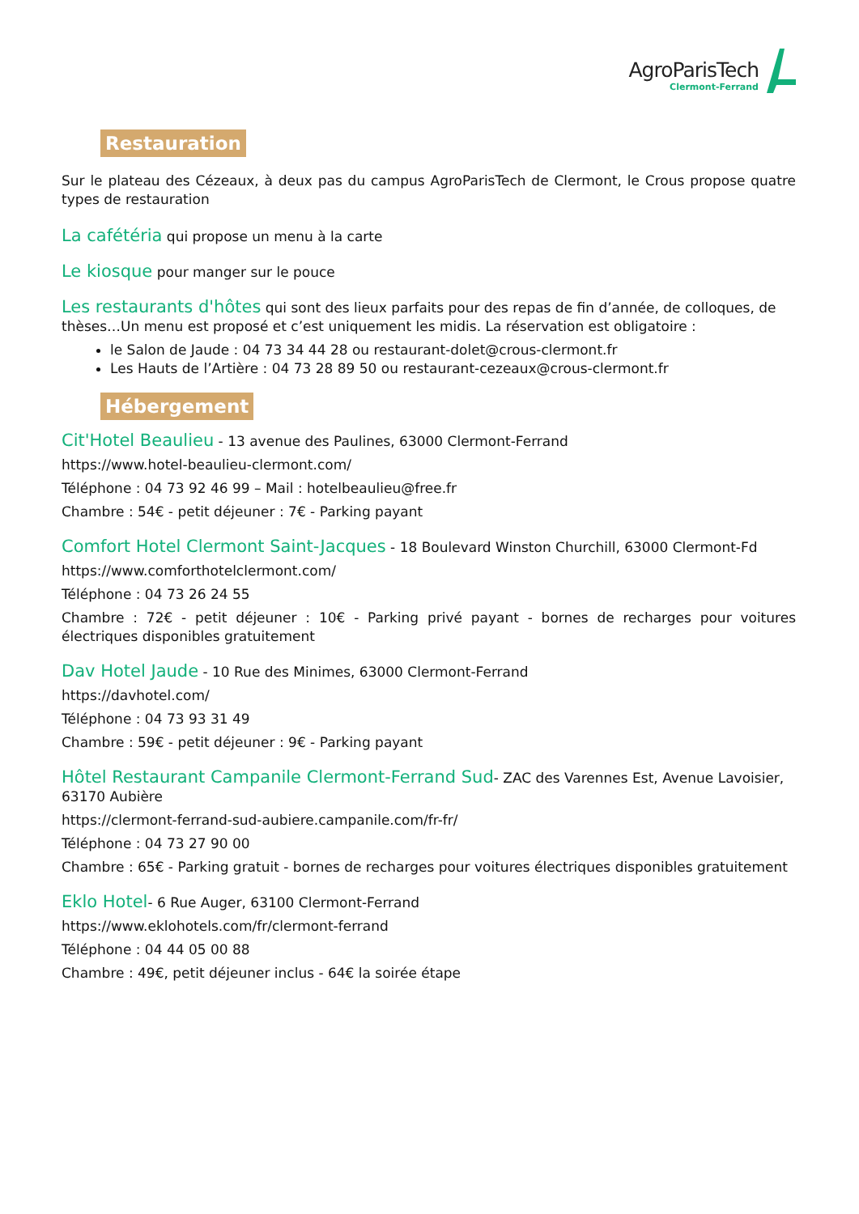AgroParisTech
Clermont-Ferrand
Restauration
Sur le plateau des Cézeaux, à deux pas du campus AgroParisTech de Clermont, le Crous propose quatre types de restauration
La cafétéria qui propose un menu à la carte
Le kiosque pour manger sur le pouce
Les restaurants d'hôtes qui sont des lieux parfaits pour des repas de fin d’année, de colloques, de thèses…Un menu est proposé et c’est uniquement les midis. La réservation est obligatoire :
le Salon de Jaude : 04 73 34 44 28 ou restaurant-dolet@crous-clermont.fr
Les Hauts de l’Artière : 04 73 28 89 50 ou restaurant-cezeaux@crous-clermont.fr
Hébergement
Cit'Hotel Beaulieu - 13 avenue des Paulines, 63000 Clermont-Ferrand
https://www.hotel-beaulieu-clermont.com/
Téléphone : 04 73 92 46 99 – Mail : hotelbeaulieu@free.fr
Chambre : 54€ - petit déjeuner : 7€ - Parking payant
Comfort Hotel Clermont Saint-Jacques - 18 Boulevard Winston Churchill, 63000 Clermont-Fd
https://www.comforthotelclermont.com/
Téléphone : 04 73 26 24 55
Chambre : 72€ - petit déjeuner : 10€ - Parking privé payant - bornes de recharges pour voitures électriques disponibles gratuitement
Dav Hotel Jaude - 10 Rue des Minimes, 63000 Clermont-Ferrand
https://davhotel.com/
Téléphone : 04 73 93 31 49
Chambre : 59€ - petit déjeuner : 9€ - Parking payant
Hôtel Restaurant Campanile Clermont-Ferrand Sud- ZAC des Varennes Est, Avenue Lavoisier, 63170 Aubière
https://clermont-ferrand-sud-aubiere.campanile.com/fr-fr/
Téléphone : 04 73 27 90 00
Chambre : 65€ - Parking gratuit - bornes de recharges pour voitures électriques disponibles gratuitement
Eklo Hotel- 6 Rue Auger, 63100 Clermont-Ferrand
https://www.eklohotels.com/fr/clermont-ferrand
Téléphone : 04 44 05 00 88
Chambre : 49€, petit déjeuner inclus - 64€ la soirée étape